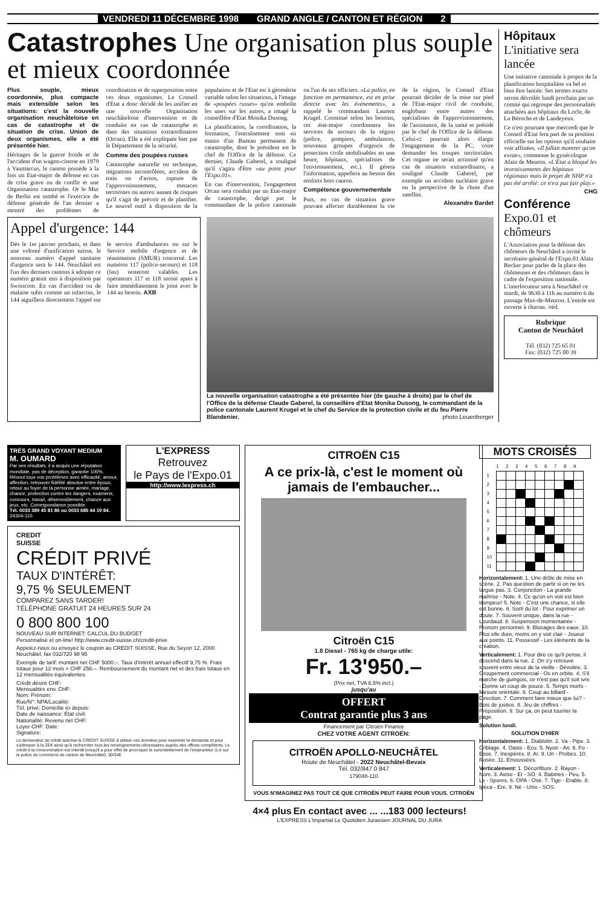VENDREDI 11 DÉCEMBRE 1998 GRAND ANGLE / CANTON ET RÉGION 2
Catastrophes Une organisation plus souple et mieux coordonnée
Plus souple, mieux coordonnée, plus compacte mais extensible selon les situations: c'est la nouvelle organisation neuchâteloise en cas de catastrophe et de situation de crise. Union de deux organismes, elle a été présentée hier.
Héritages de la guerre froide et de l'accident d'un wagon-citerne en 1979 à Vaumarcus, le canton possède à la fois un Etat-major de défense en cas de crise grave ou de conflit et une Organisation catastrophe. Or le Mur de Berlin est tombé et l'exercice de défense générale de l'an dernier a montré des problèmes de coordination et de superposition entre ces deux organismes. Le Conseil d'Etat a donc décidé de les unifier en une nouvelle Organisation neuchâteloise d'intervention et de conduite en cas de catastrophe et dans des situations extraordinaires (Orcan). Elle a été expliquée hier par le Département de la sécurité.
Comme des poupées russes
Catastrophe naturelle ou technique, migrations incontrôlées, accident de train ou d'avion, rupture de l'approvisionnement, menaces terroristes ou autres: autant de risques qu'il s'agit de prévoir et de planifier. Le nouvel outil à disposition de la population et de l'Etat est à géométrie variable selon les situations, à l'image de «poupées russes» qu'on emboîte les unes sur les autres, a imagé la conseillère d'Etat Monika Dusong.
La planification, la coordination, la formation, l'entraînement sont en mains d'un Bureau permanent de catastrophe, dont le président est le chef de l'Office de la défense. Ce dernier, Claude Gaberel, a souligné qu'il s'agira d'être «au point pour l'Expo.01».
En cas d'intervention, l'engagement Orcan sera conduit par un Etat-major de catastrophe, dirigé par le commandant de la police cantonale ou l'un de ses officiers. «La police, en fonction en permanence, est en prise directe avec les événements», a rappelé le commandant Laurent Krugel. Constitué selon les besoins, cet état-major coordonnera les services de secours de la région (police, pompiers, ambulances, nouveaux groupes d'urgence de protection civile mobilisables en une heure, hôpitaux, spécialistes de l'environnement, etc.). Il gérera l'information, appellera au besoin des renforts hors canton.
Compétence gouvernementale
Puis, en cas de situation grave pouvant affecter durablement la vie de la région, le Conseil d'Etat pourrait décider de la mise sur pied de l'Etat-major civil de conduite, englobant entre autres des spécialistes de l'approvisionnement, de l'assistance, de la santé et présidé par le chef de l'Office de la défense. Celui-ci pourrait alors élargir l'engagement de la PC, voire demander les troupes territoriales. Cet organe ne serait actionné qu'en cas de situation extraordinaire, a souligné Claude Gaberel, par exemple un accident nucléaire grave ou la perspective de la chute d'un satellite.
Alexandre Bardet
Appel d'urgence: 144
Dès le 1er janvier prochain, et dans une volonté d'unification suisse, le nouveau numéro d'appel sanitaire d'urgence sera le 144. Neuchâtel est l'un des derniers cantons à adopter ce numéro gratuit mis à disposition par Swisscom. En cas d'accident ou de malaise subit comme un infarctus, le 144 aiguillera directement l'appel sur le service d'ambulances ou sur le Service mobile d'urgence et de réanimation (SMUR) concerné. Les numéros 117 (police-secours) et 118 (feu) resteront valables. Les opérateurs 117 et 118 seront aptes à faire immédiatement le joint avec le 144 au besoin. AXB
La nouvelle organisation catastrophe a été présentée hier (de gauche à droite) par le chef de l'Office de la défense Claude Gaberel, la conseillère d'Etat Monika Dusong, le commandant de la police cantonale Laurent Krugel et le chef du Service de la protection civile et du feu Pierre Blandenier. photo Leuenberger
Hôpitaux
L'initiative sera lancée
Une initiative cantonale à propos de la planification hospitalière va bel et bien être lancée. Ses termes exacts seront dévoilés lundi prochain par un comité qui regroupe des personnalités attachées aux hôpitaux du Locle, de La Béroche et de Landeyeux.
Ce n'est pourtant que mercredi que le Conseil d'Etat fera part de sa position officielle sur les options qu'il souhaite voir affinées. «Il fallait montrer qu'on existe», commente le gynécologue Alain de Meuron. «L'Etat a bloqué les investissements des hôpitaux régionaux mais le projet de NHP n'a pas été arrêté: ce n'est pas fair play.»
CHG
Conférence
Expo.01 et chômeurs
L'Association pour la défense des chômeurs de Neuchâtel a invité le secrétaire-général de l'Expo.01 Alain Becker pour parler de la place des chômeuses et des chômeurs dans le cadre de l'exposition nationale. L'interlocuteur sera à Neuchâtel ce mardi, de 9h30 à 11h au numéro 6 du passage Max-de-Meuron. L'entrée est ouverte à chacun. /réd.
Rubrique
Canton de Neuchâtel
Tél. (032) 725 65 01
Fax: (032) 725 00 39
TRÈS GRAND VOYANT MEDIUM
M. OUMARD
Par ses résultats, il a acquis une réputation mondiale, pas de déception, garantie 100%.
Résout tous vos problèmes avec efficacité, amour, affection, retrouver fidélité absolue entre époux, retour au foyer de la personne aimée, mariage, chance, protection contre les dangers, examens, concours, travail, désenvoûtement, chance aux jeux, etc. Correspondance possible.
Tél. 0033 389 45 81 86 ou 0033 685 44 19 84. 24304-110
L'EXPRESS
Retrouvez
le Pays de l'Expo.01
http://www.lexpress.ch
CREDIT
SUISSE
CRÉDIT PRIVÉ
TAUX D'INTÉRÊT:
9,75 % SEULEMENT
COMPAREZ SANS TARDER!
TÉLÉPHONE GRATUIT 24 HEURES SUR 24
0 800 800 100
NOUVEAU SUR INTERNET: CALCUL DU BUDGET
Personnalisé et on-line! http://www.credit-suisse.ch/credit-prive
Appelez-nous ou envoyez le coupon au CREDIT SUISSE, Rue du Seyon 12, 2000 Neuchâtel, fax 032/720 98 95
Exemple de tarif: montant net CHF 5000.–. Taux d'intérêt annuel effectif 9,75 %. Frais totaux pour 12 mois = CHF 256.–. Remboursement du montant net et des frais totaux en 12 mensualités équivalentes.
Crédit désiré CHF:
Mensualités env. CHF:
Nom: Prénom:
Rue/N°: NPA/Localité:
Tél. privé: Domicilié ici depuis:
Date de naissance: État civil:
Nationalité: Revenu net CHF:
Loyer CHF: Date:
Signature:
Le demandeur de crédit autorise le CREDIT SUISSE à utiliser ces données pour examiner la demande et pour s'adresser à la ZEK ainsi qu'à rechercher tous les renseignements nécessaires auprès des offices compétents. Le crédit à la consommation est interdit lorsqu'il a pour effet de provoquer le surendettement de l'emprunteur (Loi sur la police du commerce du canton de Neuchâtel). 00/34E
CITROËN C15
A ce prix-là, c'est le moment où jamais de l'embaucher...
Citroën C15
1.8 Diesel - 765 kg de charge utile:
Fr. 13'950.–
(Prix net, TVA 6,5% incl.)
jusqu'au
OFFERT
Contrat garantie plus 3 ans
Financement par Citroën Finance
CHEZ VOTRE AGENT CITROËN:
CITROËN APOLLO-NEUCHÂTEL
Route de Neuchâtel - 2022 Neuchâtel-Bevaix
Tél. 032/847 0 847
179048-110
VOUS N'IMAGINEZ PAS TOUT CE QUE CITROËN PEUT FAIRE POUR VOUS. CITROËN
4×4 plus En contact avec ... ...183 000 lecteurs!
L'EXPRESS L'Impartial Le Quotidien Jurassien JOURNAL DU JURA
MOTS CROISÉS
| | 1 | 2 | 3 | 4 | 5 | 6 | 7 | 8 | 9 |
| 1 | | | | | | | | | |
| 2 | | | | | | | | | |
| 3 | | | | | | | | | |
| 4 | | | | | | | | | |
| 5 | | | | | | | | | |
| 6 | | | | | | | | | |
| 7 | | | | | | | | | |
| 8 | | | | | | | | | |
| 9 | | | | | | | | | |
| 10 | | | | | | | | | |
| 11 | | | | | | | | | |
Horizontalement: 1. Une drôle de mise en scène. 2. Pas question de partir si on ne les largue pas. 3. Conjonction - La grande maîtrise - Note. 4. Ce qu'on en voit est bien trompeur! 5. Note - C'est une chance, si elle est bonne. 6. Sorti du lot - Pour exprimer un doute. 7. Souvent unique, dans la rue - Lourdaud. 8. Suspension momentanée - Pronom personnel. 9. Blocages des eaux. 10. Plus elle dure, moins on y voit clair - Joueur aux points. 11. Possessif - Les éléments de la création.
Verticalement: 1. Pour dire ce qu'il pense, il descend dans la rue. 2. On s'y retrouve souvent entre vieux de la vieille - Dévoilée. 3. Groupement commercial - Os en orbite. 4. S'il marche de guingois, ce n'est pas qu'il soit ivre - Donne un coup de pouce. 5. Temps morts - Mesure orientale. 6. Coup au billard - Direction. 7. Comment faire mieux que lui? - Bois de justice. 8. Jeu de chiffres - Préposition. 9. Sur ça, on peut tourner la page.
Solution lundi.
SOLUTION D'HIER
Horizontalement: 1. Diablotin. 2. Va - Pipe. 3. Criblage. 4. Oasis - Ecu. 5. Nyon - An. 6. Fo - Esse. 7. Inespérés. 8. Ar. 9. Un - Probes. 10. Rosée. 11. Emoussées.
Verticalement: 1. Déconfiture. 2. Rayon - Nom. 3. Aviso - Et - SO. 4. Babines - Peu. 5. Ls - Spores. 6. OPA - Osé. 7. Tige - Erable. 8. Ipéca - Ere. 9. Né - Unis - SOS.